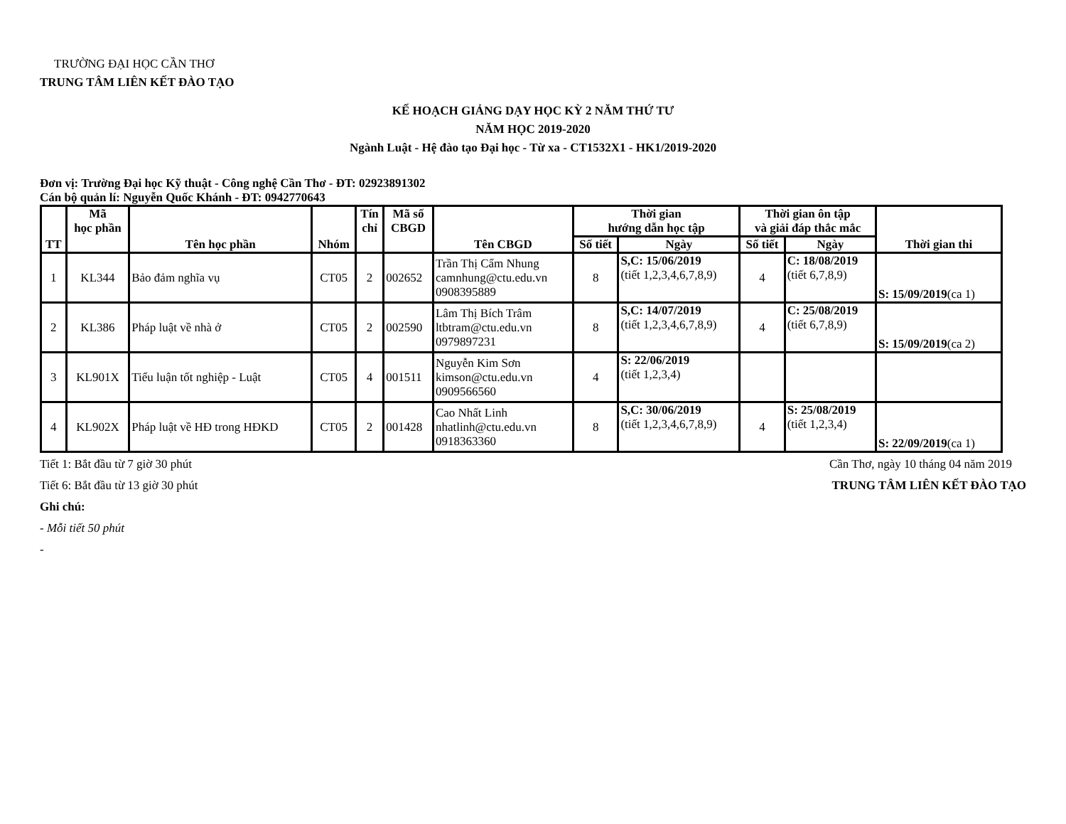TRƯỜNG ĐẠI HỌC CẦN THƠ
TRUNG TÂM LIÊN KẾT ĐÀO TẠO
KẾ HOẠCH GIẢNG DẠY HỌC KỲ 2 NĂM THỨ TƯ
NĂM HỌC 2019-2020
Ngành Luật - Hệ đào tạo Đại học - Từ xa - CT1532X1 - HK1/2019-2020
Đơn vị: Trường Đại học Kỹ thuật - Công nghệ Cần Thơ - ĐT: 02923891302
Cán bộ quản lí: Nguyễn Quốc Khánh - ĐT: 0942770643
| TT | Mã học phần | Tên học phần | Nhóm | Tín chỉ | Mã số CBGD | Tên CBGD | Thời gian hướng dẫn học tập | | Thời gian ôn tập và giải đáp thắc mắc | | Thời gian thi |
| --- | --- | --- | --- | --- | --- | --- | --- | --- | --- | --- | --- |
| | | | | | | | Số tiết | Ngày | Số tiết | Ngày | |
| 1 | KL344 | Bảo đảm nghĩa vụ | CT05 | 2 | 002652 | Trần Thị Cẩm Nhung camnhung@ctu.edu.vn 0908395889 | 8 | S,C: 15/06/2019 (tiết 1,2,3,4,6,7,8,9) | 4 | C: 18/08/2019 (tiết 6,7,8,9) | S: 15/09/2019 (ca 1) |
| 2 | KL386 | Pháp luật về nhà ở | CT05 | 2 | 002590 | Lâm Thị Bích Trâm ltbtram@ctu.edu.vn 0979897231 | 8 | S,C: 14/07/2019 (tiết 1,2,3,4,6,7,8,9) | 4 | C: 25/08/2019 (tiết 6,7,8,9) | S: 15/09/2019 (ca 2) |
| 3 | KL901X | Tiểu luận tốt nghiệp - Luật | CT05 | 4 | 001511 | Nguyễn Kim Sơn kimson@ctu.edu.vn 0909566560 | 4 | S: 22/06/2019 (tiết 1,2,3,4) | | | |
| 4 | KL902X | Pháp luật về HĐ trong HĐKD | CT05 | 2 | 001428 | Cao Nhất Linh nhatlinh@ctu.edu.vn 0918363360 | 8 | S,C: 30/06/2019 (tiết 1,2,3,4,6,7,8,9) | 4 | S: 25/08/2019 (tiết 1,2,3,4) | S: 22/09/2019 (ca 1) |
Tiết 1: Bắt đầu từ 7 giờ 30 phút
Cần Thơ, ngày 10 tháng 04 năm 2019
Tiết 6: Bắt đầu từ 13 giờ 30 phút
TRUNG TÂM LIÊN KẾT ĐÀO TẠO
Ghi chú:
- Mỗi tiết 50 phút
-